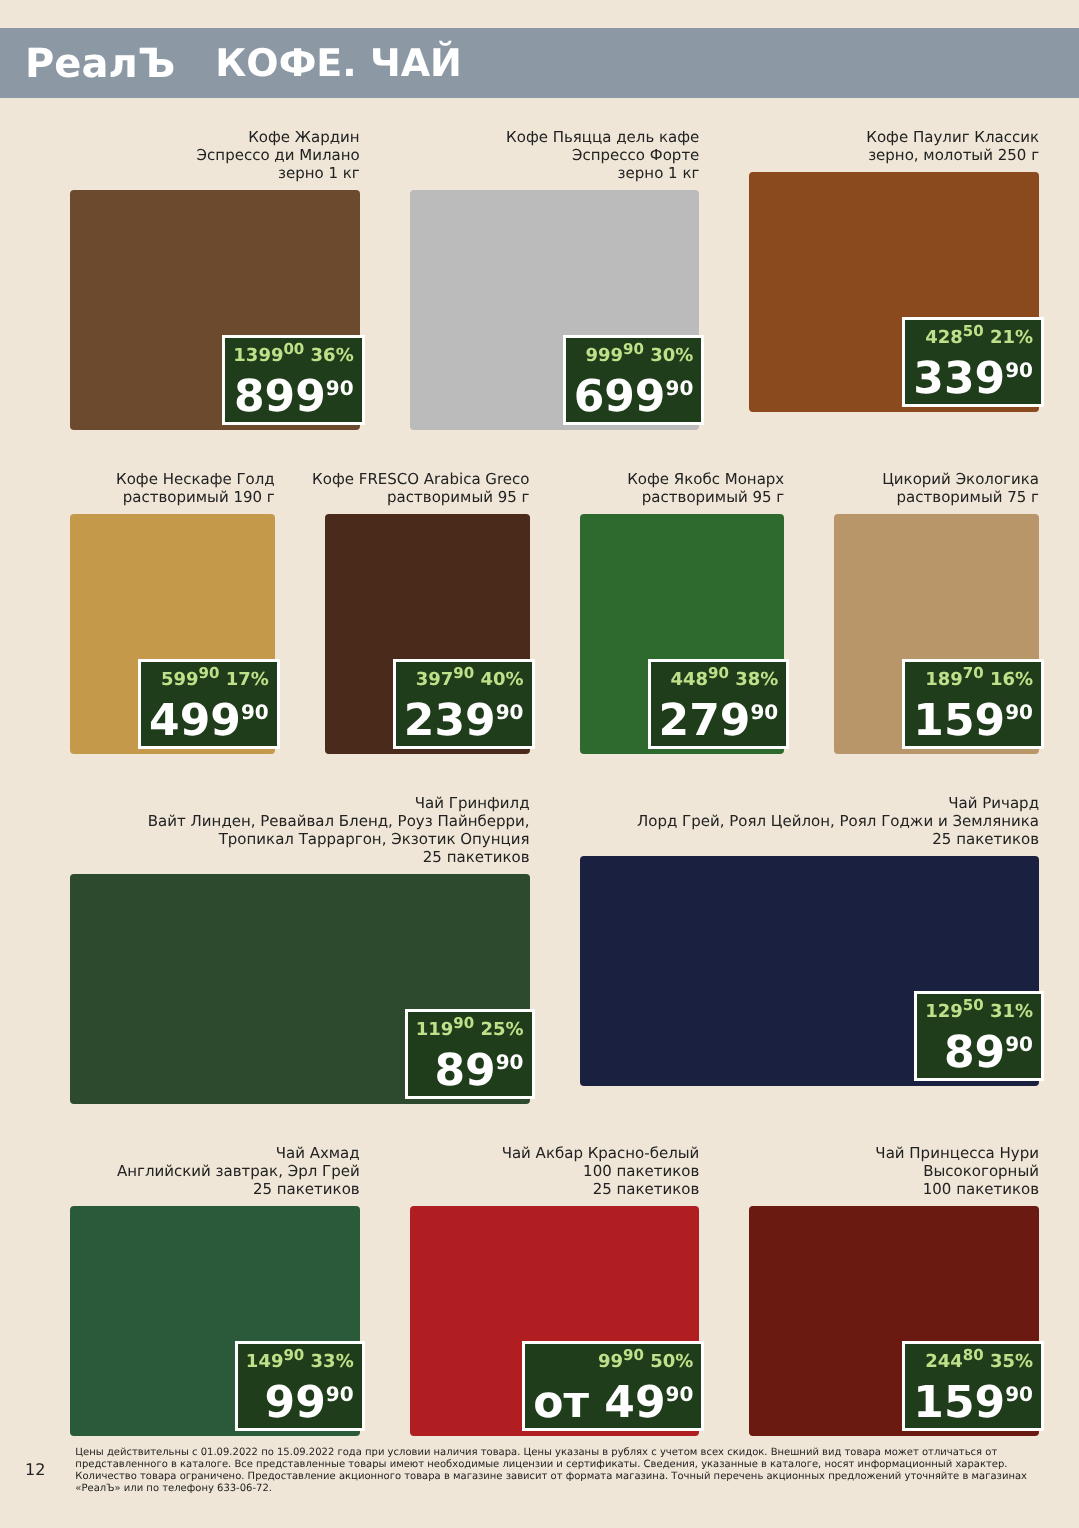РеалЪ КОФЕ. ЧАЙ
Кофе Жардин
Эспрессо ди Милано
зерно 1 кг
1399<sup>00</sup> 36%
899<sup>90</sup>
Кофе Пьяцца дель кафе
Эспрессо Форте
зерно 1 кг
999<sup>90</sup> 30%
699<sup>90</sup>
Кофе Паулиг Классик
зерно, молотый 250 г
428<sup>50</sup> 21%
339<sup>90</sup>
Кофе Нескафе Голд
растворимый 190 г
599<sup>90</sup> 17%
499<sup>90</sup>
Кофе FRESCO Arabica Greco
растворимый 95 г
397<sup>90</sup> 40%
239<sup>90</sup>
Кофе Якобс Монарх
растворимый 95 г
448<sup>90</sup> 38%
279<sup>90</sup>
Цикорий Экологика
растворимый 75 г
189<sup>70</sup> 16%
159<sup>90</sup>
Чай Гринфилд
Вайт Линден, Ревайвал Бленд, Роуз Пайнберри,
Тропикал Тарраргон, Экзотик Опунция
25 пакетиков
119<sup>90</sup> 25%
89<sup>90</sup>
Чай Ричард
Лорд Грей, Роял Цейлон, Роял Годжи и Земляника
25 пакетиков
129<sup>50</sup> 31%
89<sup>90</sup>
Чай Ахмад
Английский завтрак, Эрл Грей
25 пакетиков
149<sup>90</sup> 33%
99<sup>90</sup>
Чай Акбар Красно-белый
100 пакетиков
25 пакетиков
99<sup>90</sup> 50%
от 49<sup>90</sup>
Чай Принцесса Нури
Высокогорный
100 пакетиков
244<sup>80</sup> 35%
159<sup>90</sup>
12 Цены действительны с 01.09.2022 по 15.09.2022 года при условии наличия товара. Цены указаны в рублях с учетом всех скидок. Внешний вид товара может отличаться от представленного в каталоге. Все представленные товары имеют необходимые лицензии и сертификаты. Сведения, указанные в каталоге, носят информационный характер. Количество товара ограничено. Предоставление акционного товара в магазине зависит от формата магазина. Точный перечень акционных предложений уточняйте в магазинах «РеалЪ» или по телефону 633-06-72.